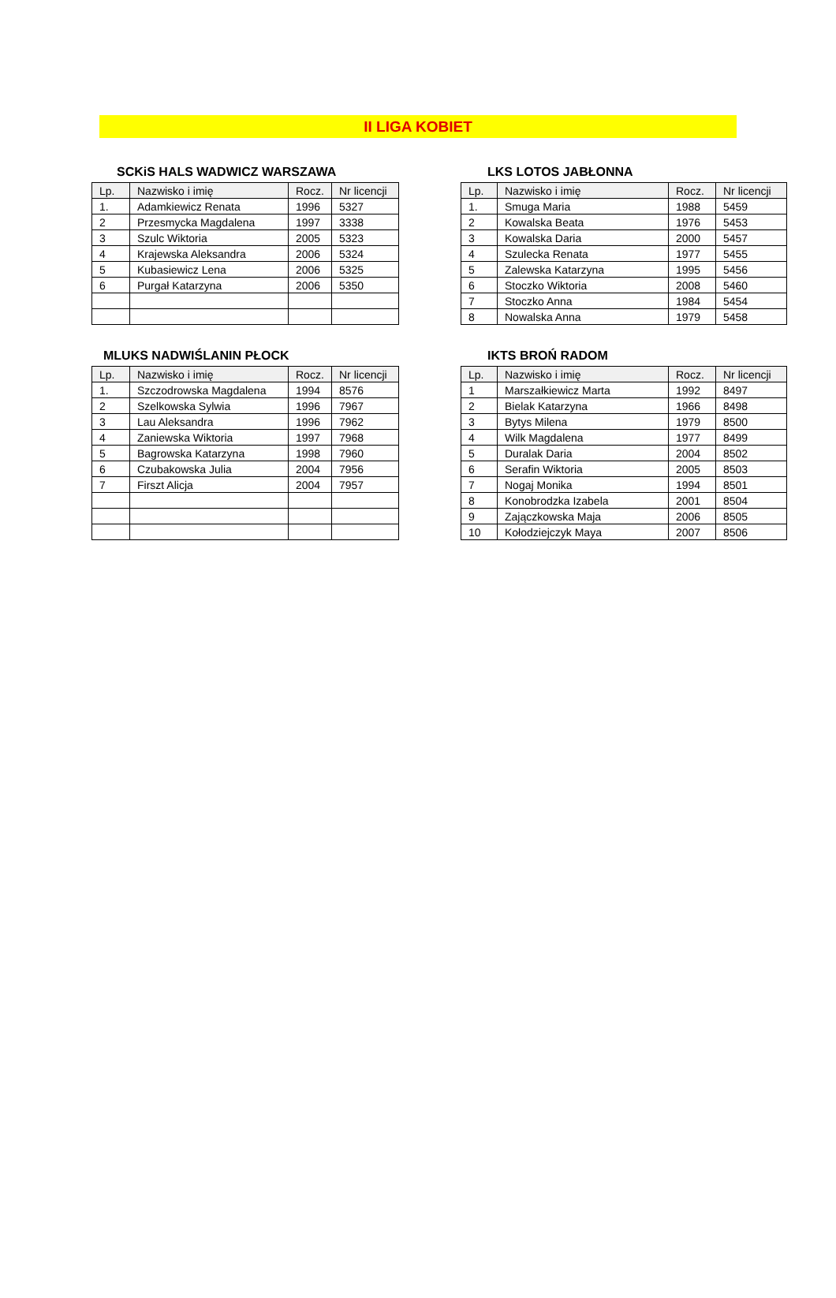II LIGA KOBIET
SCKiS HALS WADWICZ WARSZAWA
| Lp. | Nazwisko i imię | Rocz. | Nr licencji |
| --- | --- | --- | --- |
| 1. | Adamkiewicz Renata | 1996 | 5327 |
| 2 | Przesmycka Magdalena | 1997 | 3338 |
| 3 | Szulc Wiktoria | 2005 | 5323 |
| 4 | Krajewska Aleksandra | 2006 | 5324 |
| 5 | Kubasiewicz Lena | 2006 | 5325 |
| 6 | Purgał Katarzyna | 2006 | 5350 |
LKS LOTOS JABŁONNA
| Lp. | Nazwisko i imię | Rocz. | Nr licencji |
| --- | --- | --- | --- |
| 1. | Smuga Maria | 1988 | 5459 |
| 2 | Kowalska Beata | 1976 | 5453 |
| 3 | Kowalska Daria | 2000 | 5457 |
| 4 | Szulecka Renata | 1977 | 5455 |
| 5 | Zalewska Katarzyna | 1995 | 5456 |
| 6 | Stoczko Wiktoria | 2008 | 5460 |
| 7 | Stoczko Anna | 1984 | 5454 |
| 8 | Nowalska Anna | 1979 | 5458 |
MLUKS NADWIŚLANIN PŁOCK
| Lp. | Nazwisko i imię | Rocz. | Nr licencji |
| --- | --- | --- | --- |
| 1. | Szczodrowska Magdalena | 1994 | 8576 |
| 2 | Szelkowska Sylwia | 1996 | 7967 |
| 3 | Lau Aleksandra | 1996 | 7962 |
| 4 | Zaniewska Wiktoria | 1997 | 7968 |
| 5 | Bagrowska Katarzyna | 1998 | 7960 |
| 6 | Czubakowska Julia | 2004 | 7956 |
| 7 | Firszt Alicja | 2004 | 7957 |
IKTS BROŃ RADOM
| Lp. | Nazwisko i imię | Rocz. | Nr licencji |
| --- | --- | --- | --- |
| 1 | Marszałkiewicz Marta | 1992 | 8497 |
| 2 | Bielak Katarzyna | 1966 | 8498 |
| 3 | Bytys Milena | 1979 | 8500 |
| 4 | Wilk Magdalena | 1977 | 8499 |
| 5 | Duralak Daria | 2004 | 8502 |
| 6 | Serafin Wiktoria | 2005 | 8503 |
| 7 | Nogaj Monika | 1994 | 8501 |
| 8 | Konobrodzka Izabela | 2001 | 8504 |
| 9 | Zajączkowska Maja | 2006 | 8505 |
| 10 | Kołodziejczyk Maya | 2007 | 8506 |